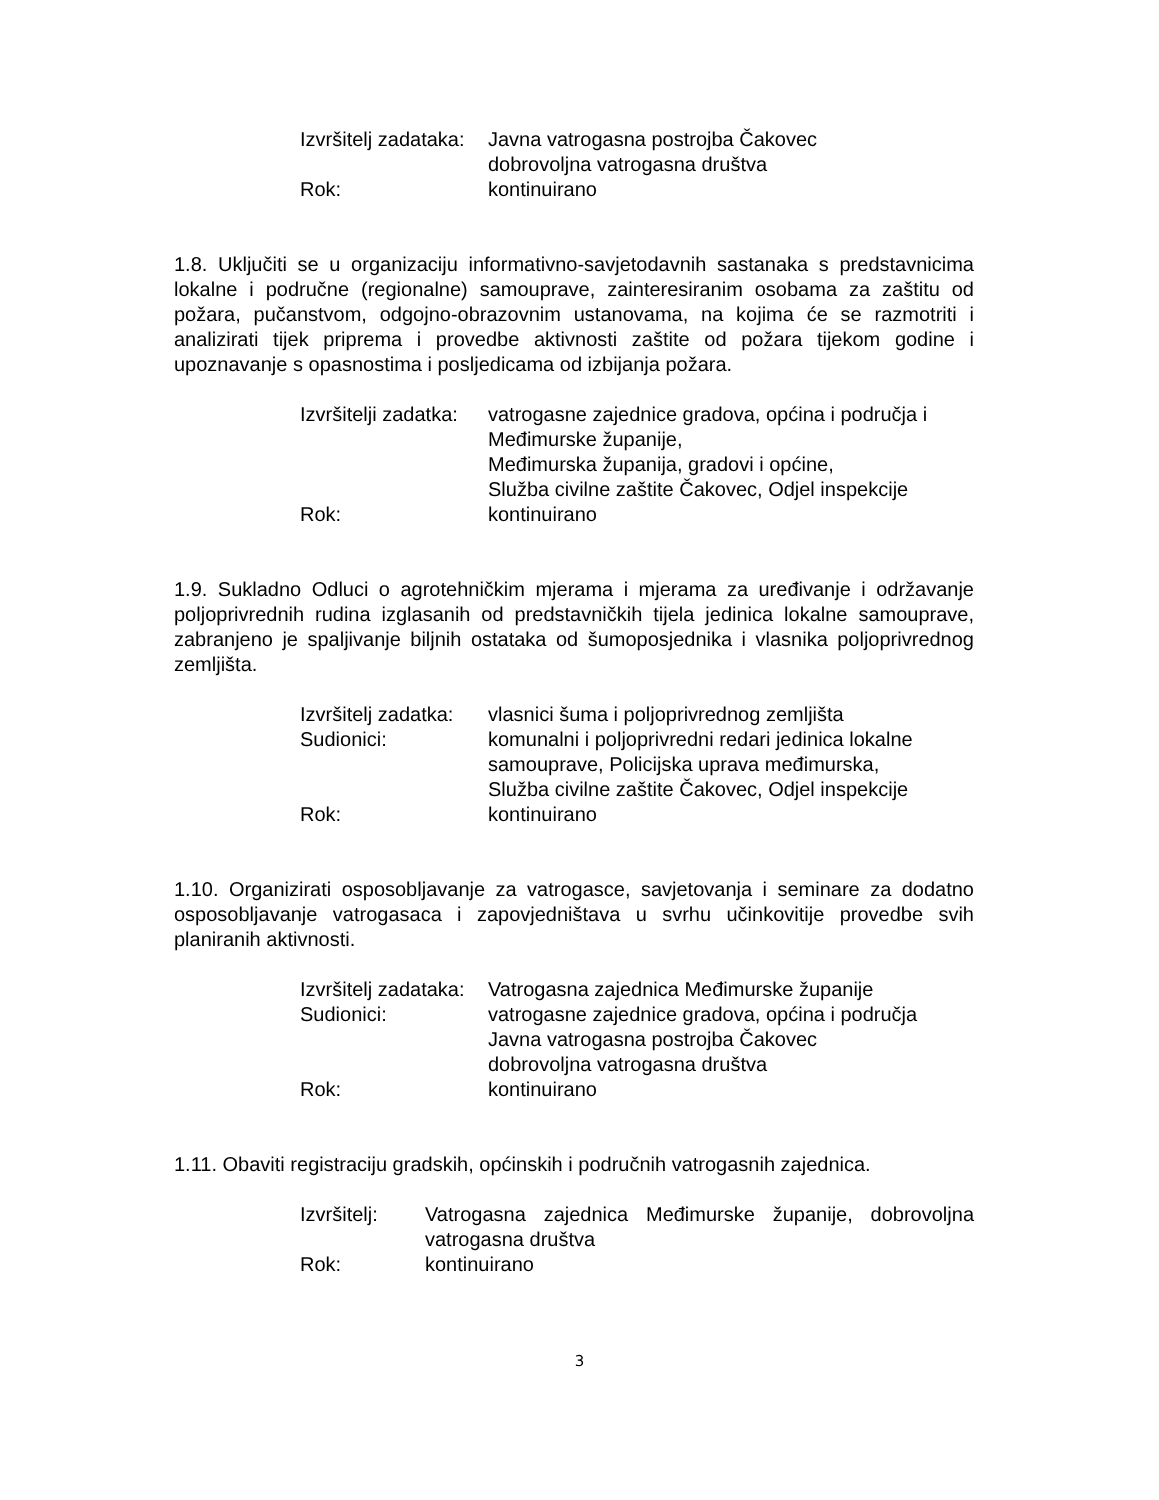| Izvršitelj zadataka: | Javna vatrogasna postrojba Čakovec dobrovoljna vatrogasna društva |
| Rok: | kontinuirano |
1.8. Uključiti se u organizaciju informativno-savjetodavnih sastanaka s predstavnicima lokalne i područne (regionalne) samouprave, zainteresiranim osobama za zaštitu od požara, pučanstvom, odgojno-obrazovnim ustanovama, na kojima će se razmotriti i analizirati tijek priprema i provedbe aktivnosti zaštite od požara tijekom godine i upoznavanje s opasnostima i posljedicama od izbijanja požara.
| Izvršitelji zadatka: | vatrogasne zajednice gradova, općina i područja i Međimurske županije, Međimurska županija, gradovi i općine, Služba civilne zaštite Čakovec, Odjel inspekcije |
| Rok: | kontinuirano |
1.9. Sukladno Odluci o agrotehničkim mjerama i mjerama za uređivanje i održavanje poljoprivrednih rudina izglasanih od predstavničkih tijela jedinica lokalne samouprave, zabranjeno je spaljivanje biljnih ostataka od šumoposjednika i vlasnika poljoprivrednog zemljišta.
| Izvršitelj zadatka: | vlasnici šuma i poljoprivrednog zemljišta |
| Sudionici: | komunalni i poljoprivredni redari jedinica lokalne samouprave, Policijska uprava međimurska, Služba civilne zaštite Čakovec, Odjel inspekcije |
| Rok: | kontinuirano |
1.10. Organizirati osposobljavanje za vatrogasce, savjetovanja i seminare za dodatno osposobljavanje vatrogasaca i zapovjedništava u svrhu učinkovitije provedbe svih planiranih aktivnosti.
| Izvršitelj zadataka: | Vatrogasna zajednica Međimurske županije |
| Sudionici: | vatrogasne zajednice gradova, općina i područja Javna vatrogasna postrojba Čakovec dobrovoljna vatrogasna društva |
| Rok: | kontinuirano |
1.11. Obaviti registraciju gradskih, općinskih i područnih vatrogasnih zajednica.
| Izvršitelj: | Vatrogasna zajednica Međimurske županije, dobrovoljna vatrogasna društva |
| Rok: | kontinuirano |
3